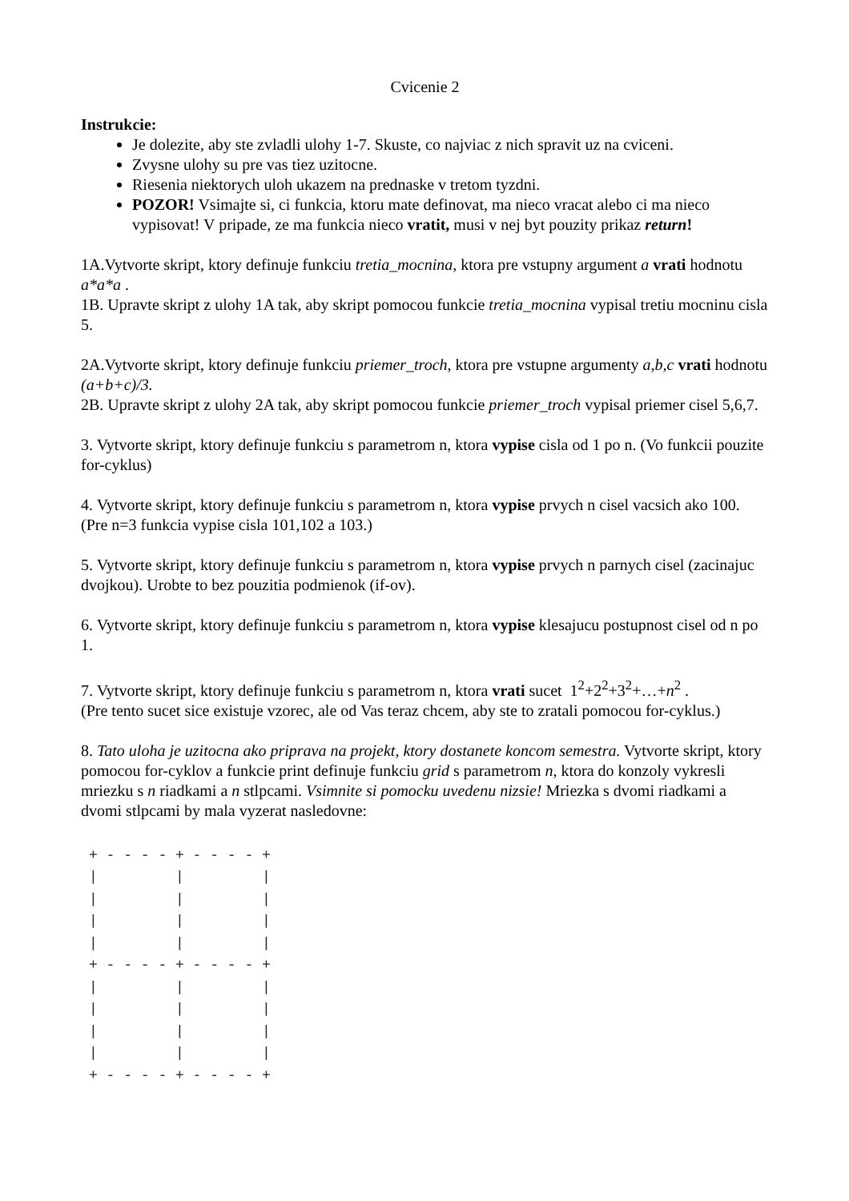Cvicenie 2
Instrukcie:
Je dolezite, aby ste zvladli ulohy 1-7. Skuste, co najviac z nich spravit uz na cviceni.
Zvysne ulohy su pre vas tiez uzitocne.
Riesenia niektorych uloh ukazem na prednaske v tretom tyzdni.
POZOR! Vsimajte si, ci funkcia, ktoru mate definovat, ma nieco vracat alebo ci ma nieco vypisovat! V pripade, ze ma funkcia nieco vratit, musi v nej byt pouzity prikaz return!
1A.Vytvorte skript, ktory definuje funkciu tretia_mocnina, ktora pre vstupny argument a vrati hodnotu a*a*a .
1B. Upravte skript z ulohy 1A tak, aby skript pomocou funkcie tretia_mocnina vypisal tretiu mocninu cisla 5.
2A.Vytvorte skript, ktory definuje funkciu priemer_troch, ktora pre vstupne argumenty a,b,c vrati hodnotu (a+b+c)/3.
2B. Upravte skript z ulohy 2A tak, aby skript pomocou funkcie priemer_troch vypisal priemer cisel 5,6,7.
3. Vytvorte skript, ktory definuje funkciu s parametrom n, ktora vypise cisla od 1 po n. (Vo funkcii pouzite for-cyklus)
4. Vytvorte skript, ktory definuje funkciu s parametrom n, ktora vypise prvych n cisel vacsich ako 100. (Pre n=3 funkcia vypise cisla 101,102 a 103.)
5. Vytvorte skript, ktory definuje funkciu s parametrom n, ktora vypise prvych n parnych cisel (zacinajuc dvojkou). Urobte to bez pouzitia podmienok (if-ov).
6. Vytvorte skript, ktory definuje funkciu s parametrom n, ktora vypise klesajucu postupnost cisel od n po 1.
7. Vytvorte skript, ktory definuje funkciu s parametrom n, ktora vrati sucet 1<sup>2</sup>+2<sup>2</sup>+3<sup>2</sup>+…+n<sup>2</sup> .
(Pre tento sucet sice existuje vzorec, ale od Vas teraz chcem, aby ste to zratali pomocou for-cyklus.)
8. Tato uloha je uzitocna ako priprava na projekt, ktory dostanete koncom semestra. Vytvorte skript, ktory pomocou for-cyklov a funkcie print definuje funkciu grid s parametrom n, ktora do konzoly vykresli mriezku s n riadkami a n stlpcami. Vsimnite si pomocku uvedenu nizsie! Mriezka s dvomi riadkami a dvomi stlpcami by mala vyzerat nasledovne:
+ - - - - + - - - - +
|         |         |
|         |         |
|         |         |
|         |         |
+ - - - - + - - - - +
|         |         |
|         |         |
|         |         |
|         |         |
+ - - - - + - - - - +